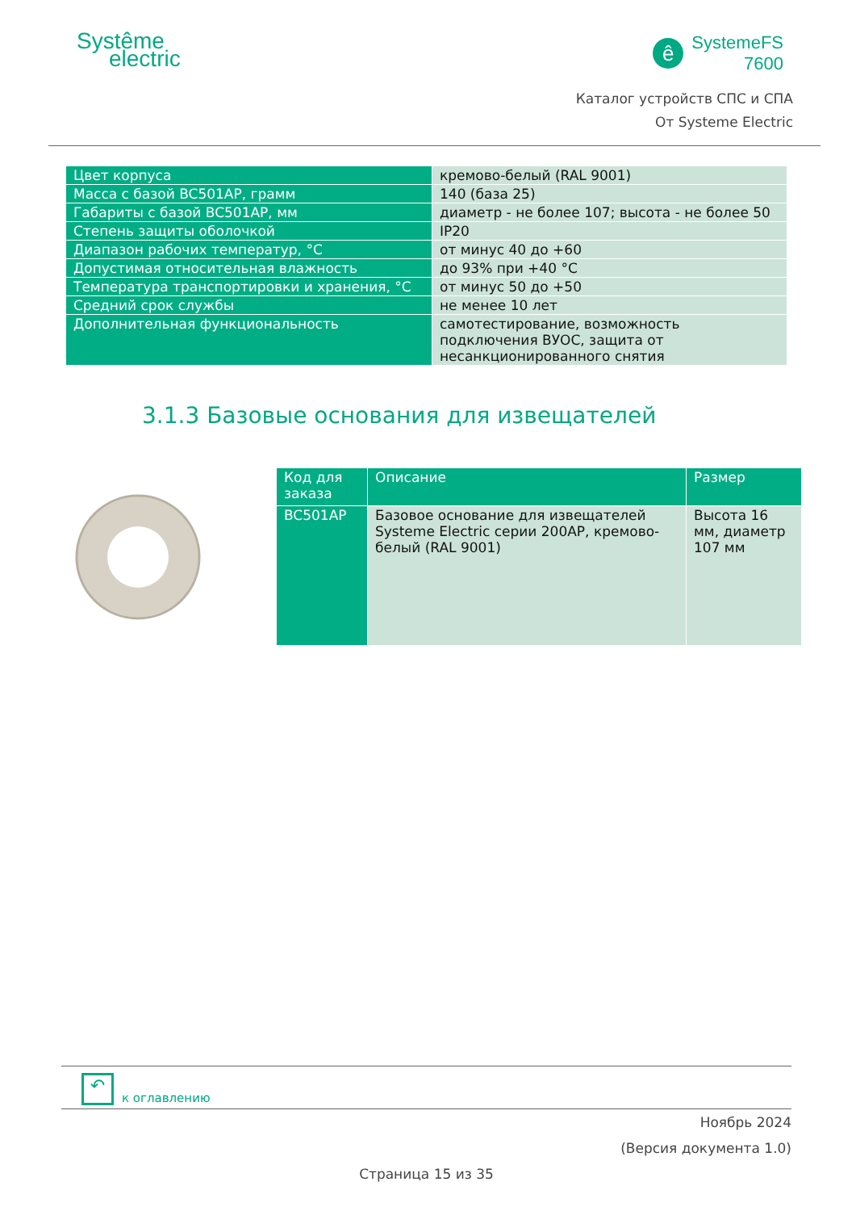Systême
electric
ê
SystemeFS
7600
Каталог устройств СПС и СПА
От Systeme Electric
| Цвет корпуса | кремово-белый (RAL 9001) |
| Масса с базой BC501AP, грамм | 140 (база 25) |
| Габариты с базой BC501AP, мм | диаметр - не более 107; высота - не более 50 |
| Степень защиты оболочкой | IP20 |
| Диапазон рабочих температур, °С | от минус 40 до +60 |
| Допустимая относительная влажность | до 93% при +40 °С |
| Температура транспортировки и хранения, °С | от минус 50 до +50 |
| Средний срок службы | не менее 10 лет |
| Дополнительная функциональность | самотестирование, возможность подключения ВУОС, защита от несанкционированного снятия |
3.1.3 Базовые основания для извещателей
| Код для заказа | Описание | Размер |
| --- | --- | --- |
| BC501AP | Базовое основание для извещателей Systeme Electric серии 200AP, кремово-белый (RAL 9001) | Высота 16 мм, диаметр 107 мм |
↶ к оглавлению
Ноябрь 2024
(Версия документа 1.0)
Страница 15 из 35